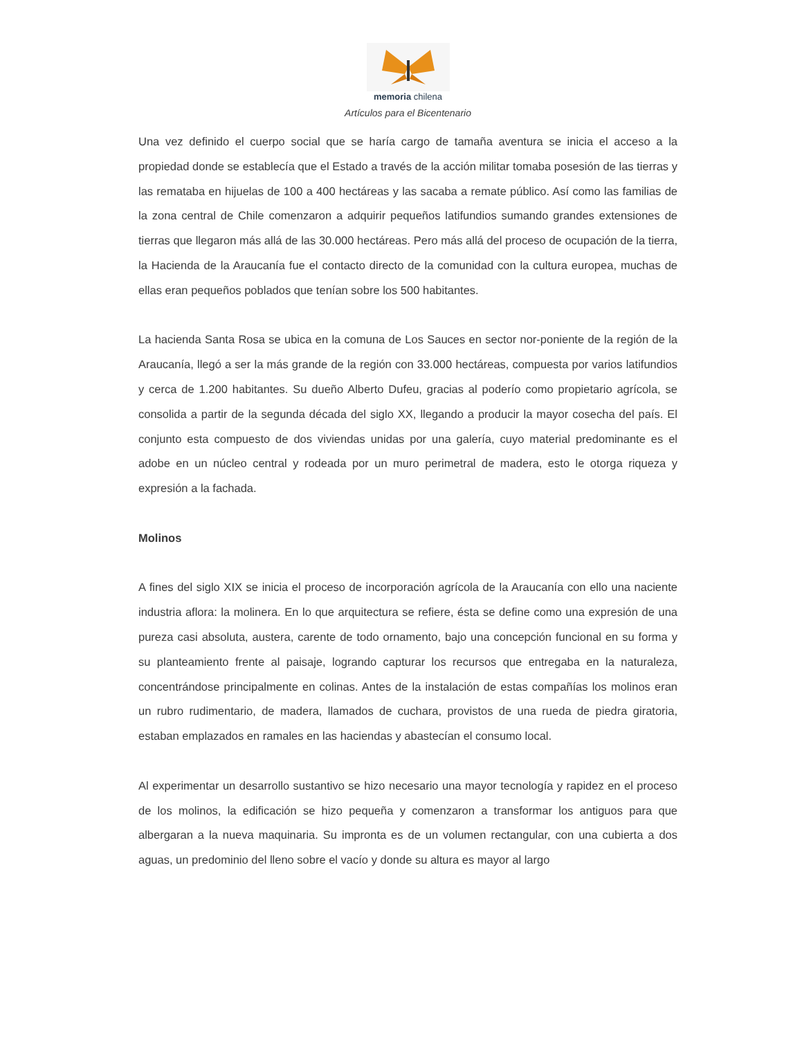memoria chilena
Artículos para el Bicentenario
Una vez definido el cuerpo social que se haría cargo de tamaña aventura se inicia el acceso a la propiedad donde se establecía que el Estado a través de la acción militar tomaba posesión de las tierras y las remataba en hijuelas de 100 a 400 hectáreas y las sacaba a remate público. Así como las familias de la zona central de Chile comenzaron a adquirir pequeños latifundios sumando grandes extensiones de tierras que llegaron más allá de las 30.000 hectáreas. Pero más allá del proceso de ocupación de la tierra, la Hacienda de la Araucanía fue el contacto directo de la comunidad con la cultura europea, muchas de ellas eran pequeños poblados que tenían sobre los 500 habitantes.
La hacienda Santa Rosa se ubica en la comuna de Los Sauces en sector nor-poniente de la región de la Araucanía, llegó a ser la más grande de la región con 33.000 hectáreas, compuesta por varios latifundios y cerca de 1.200 habitantes. Su dueño Alberto Dufeu, gracias al poderío como propietario agrícola, se consolida a partir de la segunda década del siglo XX, llegando a producir la mayor cosecha del país. El conjunto esta compuesto de dos viviendas unidas por una galería, cuyo material predominante es el adobe en un núcleo central y rodeada por un muro perimetral de madera, esto le otorga riqueza y expresión a la fachada.
Molinos
A fines del siglo XIX se inicia el proceso de incorporación agrícola de la Araucanía con ello una naciente industria aflora: la molinera. En lo que arquitectura se refiere, ésta se define como una expresión de una pureza casi absoluta, austera, carente de todo ornamento, bajo una concepción funcional en su forma y su planteamiento frente al paisaje, logrando capturar los recursos que entregaba en la naturaleza, concentrándose principalmente en colinas. Antes de la instalación de estas compañías los molinos eran un rubro rudimentario, de madera, llamados de cuchara, provistos de una rueda de piedra giratoria, estaban emplazados en ramales en las haciendas y abastecían el consumo local.
Al experimentar un desarrollo sustantivo se hizo necesario una mayor tecnología y rapidez en el proceso de los molinos, la edificación se hizo pequeña y comenzaron a transformar los antiguos para que albergaran a la nueva maquinaria. Su impronta es de un volumen rectangular, con una cubierta a dos aguas, un predominio del lleno sobre el vacío y donde su altura es mayor al largo